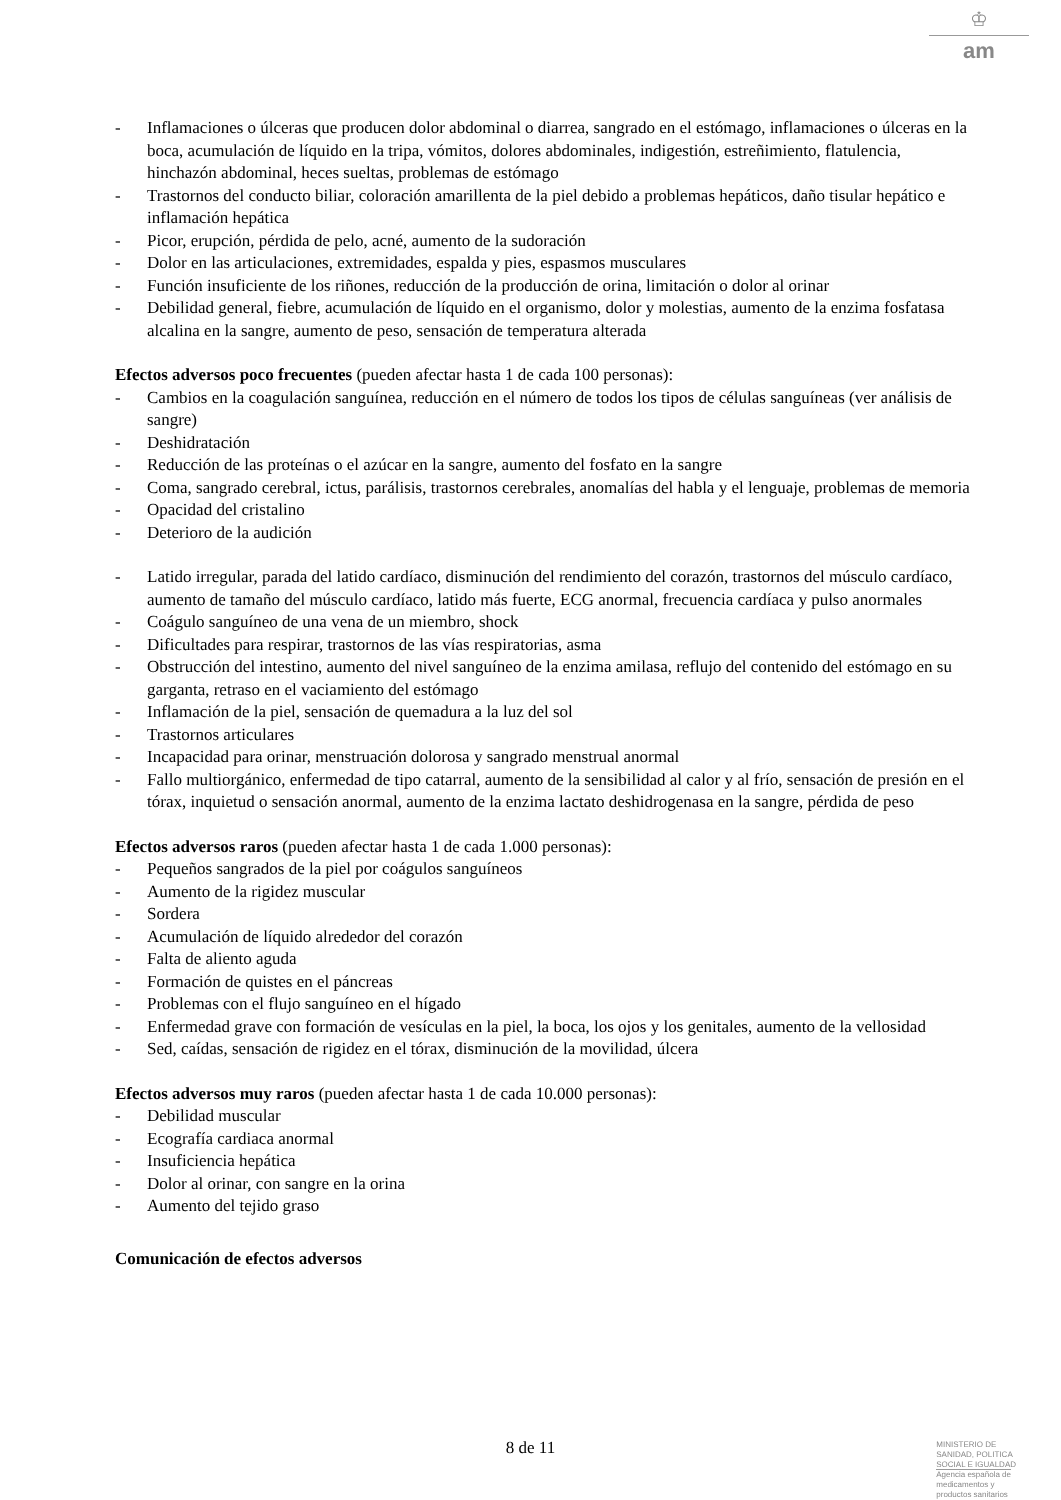♔
am
- Inflamaciones o úlceras que producen dolor abdominal o diarrea, sangrado en el estómago, inflamaciones o úlceras en la boca, acumulación de líquido en la tripa, vómitos, dolores abdominales, indigestión, estreñimiento, flatulencia, hinchazón abdominal, heces sueltas, problemas de estómago
- Trastornos del conducto biliar, coloración amarillenta de la piel debido a problemas hepáticos, daño tisular hepático e inflamación hepática
- Picor, erupción, pérdida de pelo, acné, aumento de la sudoración
- Dolor en las articulaciones, extremidades, espalda y pies, espasmos musculares
- Función insuficiente de los riñones, reducción de la producción de orina, limitación o dolor al orinar
- Debilidad general, fiebre, acumulación de líquido en el organismo, dolor y molestias, aumento de la enzima fosfatasa alcalina en la sangre, aumento de peso, sensación de temperatura alterada
Efectos adversos poco frecuentes (pueden afectar hasta 1 de cada 100 personas):
- Cambios en la coagulación sanguínea, reducción en el número de todos los tipos de células sanguíneas (ver análisis de sangre)
- Deshidratación
- Reducción de las proteínas o el azúcar en la sangre, aumento del fosfato en la sangre
- Coma, sangrado cerebral, ictus, parálisis, trastornos cerebrales, anomalías del habla y el lenguaje, problemas de memoria
- Opacidad del cristalino
- Deterioro de la audición
- Latido irregular, parada del latido cardíaco, disminución del rendimiento del corazón, trastornos del músculo cardíaco, aumento de tamaño del músculo cardíaco, latido más fuerte, ECG anormal, frecuencia cardíaca y pulso anormales
- Coágulo sanguíneo de una vena de un miembro, shock
- Dificultades para respirar, trastornos de las vías respiratorias, asma
- Obstrucción del intestino, aumento del nivel sanguíneo de la enzima amilasa, reflujo del contenido del estómago en su garganta, retraso en el vaciamiento del estómago
- Inflamación de la piel, sensación de quemadura a la luz del sol
- Trastornos articulares
- Incapacidad para orinar, menstruación dolorosa y sangrado menstrual anormal
- Fallo multiorgánico, enfermedad de tipo catarral, aumento de la sensibilidad al calor y al frío, sensación de presión en el tórax, inquietud o sensación anormal, aumento de la enzima lactato deshidrogenasa en la sangre, pérdida de peso
Efectos adversos raros (pueden afectar hasta 1 de cada 1.000 personas):
- Pequeños sangrados de la piel por coágulos sanguíneos
- Aumento de la rigidez muscular
- Sordera
- Acumulación de líquido alrededor del corazón
- Falta de aliento aguda
- Formación de quistes en el páncreas
- Problemas con el flujo sanguíneo en el hígado
- Enfermedad grave con formación de vesículas en la piel, la boca, los ojos y los genitales, aumento de la vellosidad
- Sed, caídas, sensación de rigidez en el tórax, disminución de la movilidad, úlcera
Efectos adversos muy raros (pueden afectar hasta 1 de cada 10.000 personas):
- Debilidad muscular
- Ecografía cardiaca anormal
- Insuficiencia hepática
- Dolor al orinar, con sangre en la orina
- Aumento del tejido graso
Comunicación de efectos adversos
8 de 11
MINISTERIO DE
SANIDAD, POLITICA
SOCIAL E IGUALDAD
Agencia española de
medicamentos y
productos sanitarios